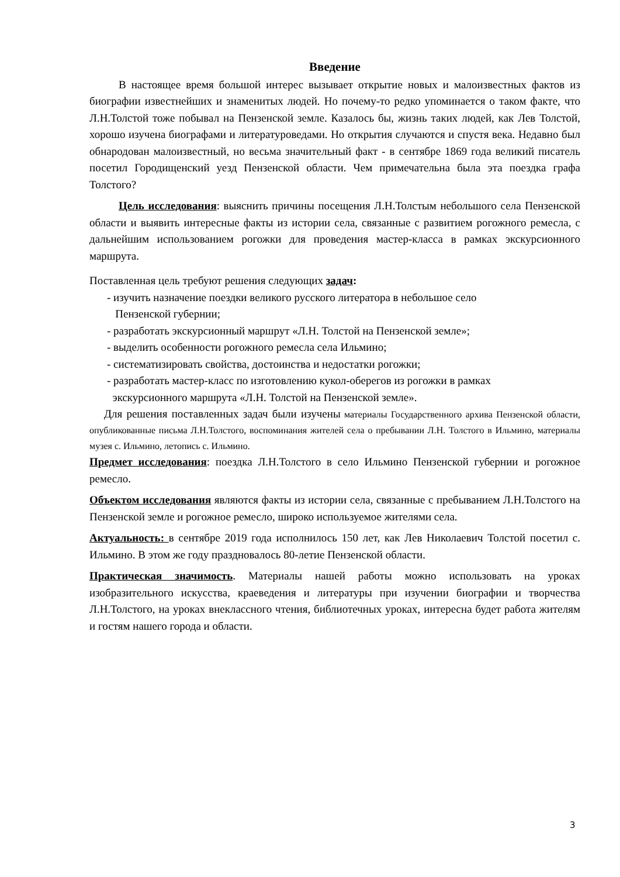Введение
В настоящее время большой интерес вызывает открытие новых и малоизвестных фактов из биографии известнейших и знаменитых людей. Но почему-то редко упоминается о таком факте, что Л.Н.Толстой тоже побывал на Пензенской земле. Казалось бы, жизнь таких людей, как Лев Толстой, хорошо изучена биографами и литературоведами. Но открытия случаются и спустя века. Недавно был обнародован малоизвестный, но весьма значительный факт - в сентябре 1869 года великий писатель посетил Городищенский уезд Пензенской области. Чем примечательна была эта поездка графа Толстого?
Цель исследования: выяснить причины посещения Л.Н.Толстым небольшого села Пензенской области и выявить интересные факты из истории села, связанные с развитием рогожного ремесла, с дальнейшим использованием рогожки для проведения мастер-класса в рамках экскурсионного маршрута.
Поставленная цель требуют решения следующих задач:
- изучить назначение поездки великого русского литератора в небольшое село
Пензенской губернии;
- разработать экскурсионный маршрут «Л.Н. Толстой на Пензенской земле»;
- выделить особенности рогожного ремесла села Ильмино;
- систематизировать свойства, достоинства и недостатки рогожки;
- разработать мастер-класс по изготовлению кукол-оберегов из рогожки в рамках
экскурсионного маршрута «Л.Н. Толстой на Пензенской земле».
Для решения поставленных задач были изучены материалы Государственного архива Пензенской области, опубликованные письма Л.Н.Толстого, воспоминания жителей села о пребывании Л.Н. Толстого в Ильмино, материалы музея с. Ильмино, летопись с. Ильмино.
Предмет исследования: поездка Л.Н.Толстого в село Ильмино Пензенской губернии и рогожное ремесло.
Объектом исследования являются факты из истории села, связанные с пребыванием Л.Н.Толстого на Пензенской земле и рогожное ремесло, широко используемое жителями села.
Актуальность: в сентябре 2019 года исполнилось 150 лет, как Лев Николаевич Толстой посетил с. Ильмино. В этом же году праздновалось 80-летие Пензенской области.
Практическая значимость. Материалы нашей работы можно использовать на уроках изобразительного искусства, краеведения и литературы при изучении биографии и творчества Л.Н.Толстого, на уроках внеклассного чтения, библиотечных уроках, интересна будет работа жителям и гостям нашего города и области.
3